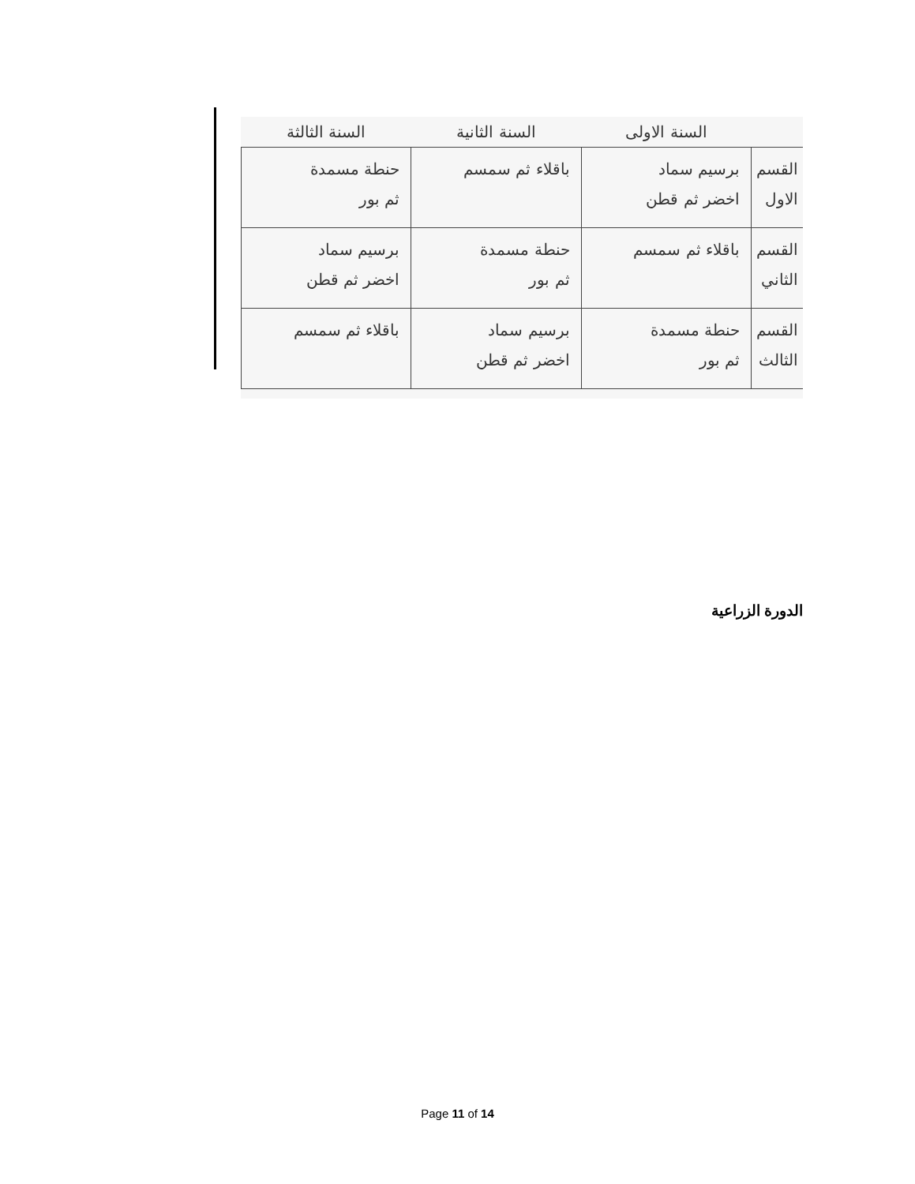| | السنة الاولى | السنة الثانية | السنة الثالثة |
| --- | --- | --- | --- |
| القسم الاول | برسيم سماد اخضر ثم قطن | باقلاء ثم سمسم | حنطة مسمدة ثم بور |
| القسم الثاني | باقلاء ثم سمسم | حنطة مسمدة ثم بور | برسيم سماد اخضر ثم قطن |
| القسم الثالث | حنطة مسمدة ثم بور | برسيم سماد اخضر ثم قطن | باقلاء ثم سمسم |
الدورة الزراعية
Page 11 of 14